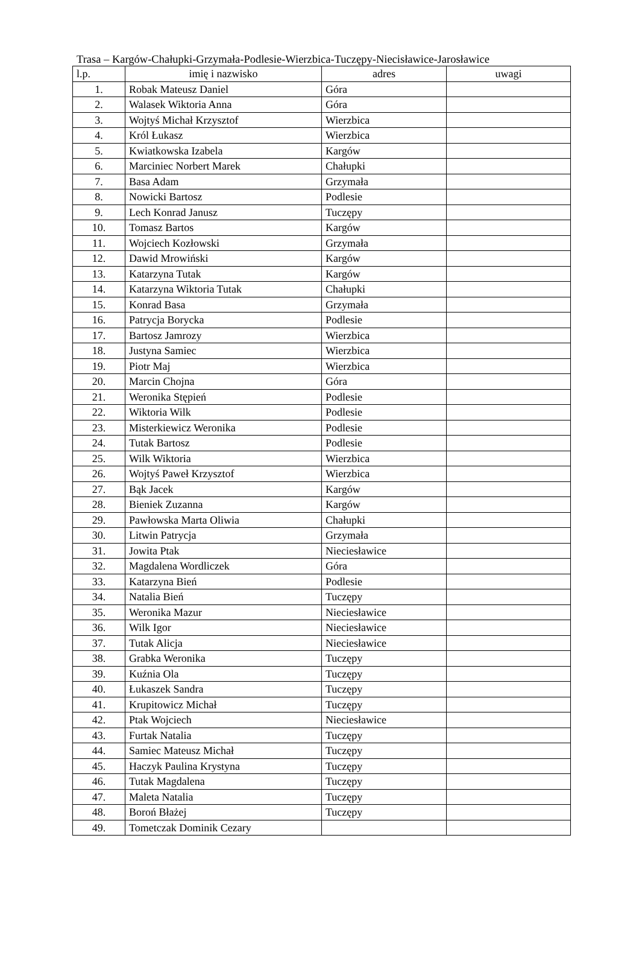Trasa – Kargów-Chałupki-Grzymała-Podlesie-Wierzbica-Tuczępy-Niecisławice-Jarosławice
| l.p. | imię i nazwisko | adres | uwagi |
| --- | --- | --- | --- |
| 1. | Robak Mateusz Daniel | Góra | |
| 2. | Walasek Wiktoria Anna | Góra | |
| 3. | Wojtyś Michał Krzysztof | Wierzbica | |
| 4. | Król Łukasz | Wierzbica | |
| 5. | Kwiatkowska Izabela | Kargów | |
| 6. | Marciniec Norbert Marek | Chałupki | |
| 7. | Basa Adam | Grzymała | |
| 8. | Nowicki Bartosz | Podlesie | |
| 9. | Lech Konrad Janusz | Tuczępy | |
| 10. | Tomasz Bartos | Kargów | |
| 11. | Wojciech Kozłowski | Grzymała | |
| 12. | Dawid Mrowiński | Kargów | |
| 13. | Katarzyna Tutak | Kargów | |
| 14. | Katarzyna Wiktoria Tutak | Chałupki | |
| 15. | Konrad Basa | Grzymała | |
| 16. | Patrycja Borycka | Podlesie | |
| 17. | Bartosz Jamrozy | Wierzbica | |
| 18. | Justyna Samiec | Wierzbica | |
| 19. | Piotr Maj | Wierzbica | |
| 20. | Marcin Chojna | Góra | |
| 21. | Weronika Stępień | Podlesie | |
| 22. | Wiktoria Wilk | Podlesie | |
| 23. | Misterkiewicz Weronika | Podlesie | |
| 24. | Tutak Bartosz | Podlesie | |
| 25. | Wilk Wiktoria | Wierzbica | |
| 26. | Wojtyś Paweł Krzysztof | Wierzbica | |
| 27. | Bąk Jacek | Kargów | |
| 28. | Bieniek Zuzanna | Kargów | |
| 29. | Pawłowska Marta Oliwia | Chałupki | |
| 30. | Litwin Patrycja | Grzymała | |
| 31. | Jowita Ptak | Nieciesławice | |
| 32. | Magdalena Wordliczek | Góra | |
| 33. | Katarzyna Bień | Podlesie | |
| 34. | Natalia Bień | Tuczępy | |
| 35. | Weronika Mazur | Nieciesławice | |
| 36. | Wilk Igor | Nieciesławice | |
| 37. | Tutak Alicja | Nieciesławice | |
| 38. | Grabka Weronika | Tuczępy | |
| 39. | Kuźnia Ola | Tuczępy | |
| 40. | Łukaszek Sandra | Tuczępy | |
| 41. | Krupitowicz Michał | Tuczępy | |
| 42. | Ptak Wojciech | Nieciesławice | |
| 43. | Furtak Natalia | Tuczępy | |
| 44. | Samiec Mateusz Michał | Tuczępy | |
| 45. | Haczyk Paulina Krystyna | Tuczępy | |
| 46. | Tutak Magdalena | Tuczępy | |
| 47. | Maleta Natalia | Tuczępy | |
| 48. | Boroń Błażej | Tuczępy | |
| 49. | Tometczak Dominik Cezary | | |